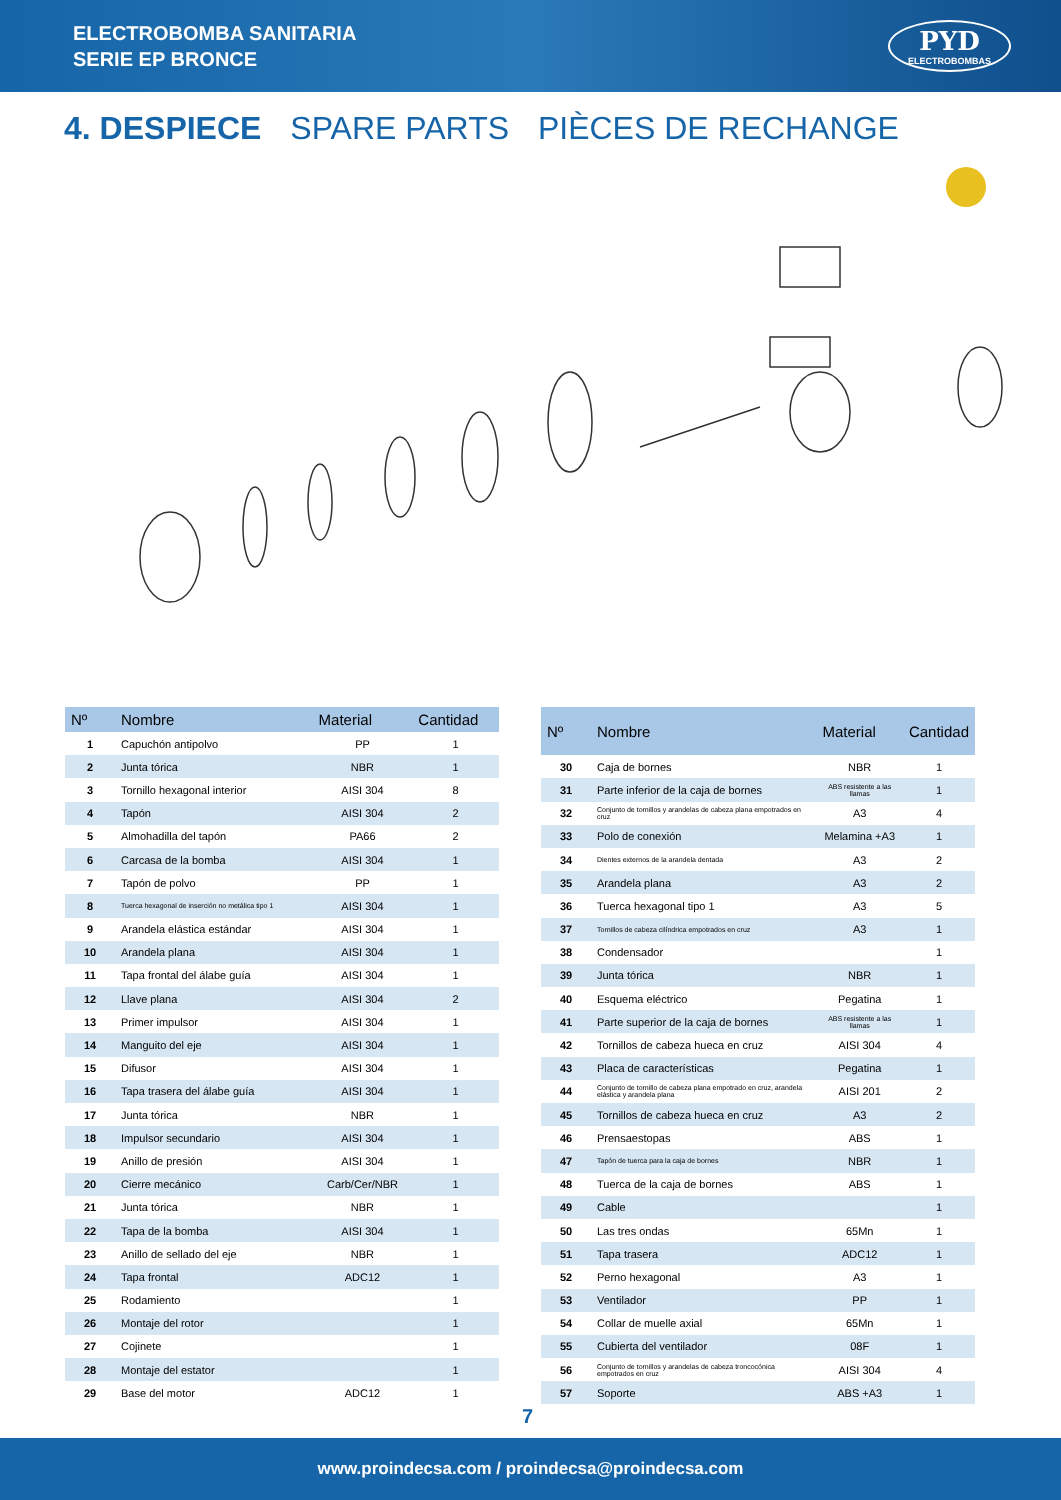ELECTROBOMBA SANITARIA
SERIE EP BRONCE
PYD
ELECTROBOMBAS
4. DESPIECE SPARE PARTS PIÈCES DE RECHANGE
| Nº | Nombre | Material | Cantidad |
| --- | --- | --- | --- |
| 1 | Capuchón antipolvo | PP | 1 |
| 2 | Junta tórica | NBR | 1 |
| 3 | Tornillo hexagonal interior | AISI 304 | 8 |
| 4 | Tapón | AISI 304 | 2 |
| 5 | Almohadilla del tapón | PA66 | 2 |
| 6 | Carcasa de la bomba | AISI 304 | 1 |
| 7 | Tapón de polvo | PP | 1 |
| 8 | Tuerca hexagonal de inserción no metálica tipo 1 | AISI 304 | 1 |
| 9 | Arandela elástica estándar | AISI 304 | 1 |
| 10 | Arandela plana | AISI 304 | 1 |
| 11 | Tapa frontal del álabe guía | AISI 304 | 1 |
| 12 | Llave plana | AISI 304 | 2 |
| 13 | Primer impulsor | AISI 304 | 1 |
| 14 | Manguito del eje | AISI 304 | 1 |
| 15 | Difusor | AISI 304 | 1 |
| 16 | Tapa trasera del álabe guía | AISI 304 | 1 |
| 17 | Junta tórica | NBR | 1 |
| 18 | Impulsor secundario | AISI 304 | 1 |
| 19 | Anillo de presión | AISI 304 | 1 |
| 20 | Cierre mecánico | Carb/Cer/NBR | 1 |
| 21 | Junta tórica | NBR | 1 |
| 22 | Tapa de la bomba | AISI 304 | 1 |
| 23 | Anillo de sellado del eje | NBR | 1 |
| 24 | Tapa frontal | ADC12 | 1 |
| 25 | Rodamiento | | 1 |
| 26 | Montaje del rotor | | 1 |
| 27 | Cojinete | | 1 |
| 28 | Montaje del estator | | 1 |
| 29 | Base del motor | ADC12 | 1 |
| Nº | Nombre | Material | Cantidad |
| --- | --- | --- | --- |
| 30 | Caja de bornes | NBR | 1 |
| 31 | Parte inferior de la caja de bornes | ABS resistente a las llamas | 1 |
| 32 | Conjunto de tornillos y arandelas de cabeza plana empotrados en cruz | A3 | 4 |
| 33 | Polo de conexión | Melamina +A3 | 1 |
| 34 | Dientes externos de la arandela dentada | A3 | 2 |
| 35 | Arandela plana | A3 | 2 |
| 36 | Tuerca hexagonal tipo 1 | A3 | 5 |
| 37 | Tornillos de cabeza cilíndrica empotrados en cruz | A3 | 1 |
| 38 | Condensador | | 1 |
| 39 | Junta tórica | NBR | 1 |
| 40 | Esquema eléctrico | Pegatina | 1 |
| 41 | Parte superior de la caja de bornes | ABS resistente a las llamas | 1 |
| 42 | Tornillos de cabeza hueca en cruz | AISI 304 | 4 |
| 43 | Placa de características | Pegatina | 1 |
| 44 | Conjunto de tornillo de cabeza plana empotrado en cruz, arandela elástica y arandela plana | AISI 201 | 2 |
| 45 | Tornillos de cabeza hueca en cruz | A3 | 2 |
| 46 | Prensaestopas | ABS | 1 |
| 47 | Tapón de tuerca para la caja de bornes | NBR | 1 |
| 48 | Tuerca de la caja de bornes | ABS | 1 |
| 49 | Cable | | 1 |
| 50 | Las tres ondas | 65Mn | 1 |
| 51 | Tapa trasera | ADC12 | 1 |
| 52 | Perno hexagonal | A3 | 1 |
| 53 | Ventilador | PP | 1 |
| 54 | Collar de muelle axial | 65Mn | 1 |
| 55 | Cubierta del ventilador | 08F | 1 |
| 56 | Conjunto de tornillos y arandelas de cabeza troncocónica empotrados en cruz | AISI 304 | 4 |
| 57 | Soporte | ABS +A3 | 1 |
7
www.proindecsa.com / proindecsa@proindecsa.com